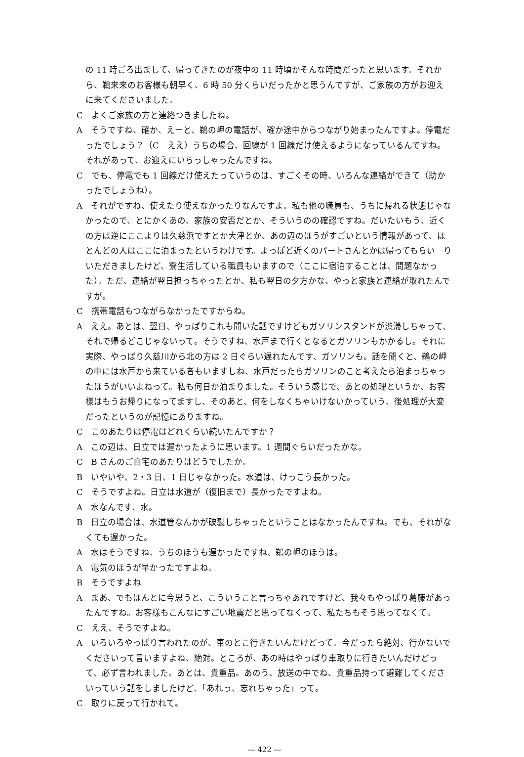の 11 時ごろ出まして、帰ってきたのが夜中の 11 時頃かそんな時間だったと思います。それから、鵜来来のお客様も朝早く、6 時 50 分くらいだったかと思うんですが、ご家族の方がお迎えに来てくださいました。
C　よくご家族の方と連絡つきましたね。
A　そうですね、確か、えーと、鵜の岬の電話が、確か途中からつながり始まったんですよ。停電だったでしょう？（C　ええ）うちの場合、回線が 1 回線だけ使えるようになっているんですね。それがあって、お迎えにいらっしゃったんですね。
C　でも、停電でも 1 回線だけ使えたっていうのは、すごくその時、いろんな連絡ができて（助かったでしょうね）。
A　それがですね、使えたり使えなかったりなんですよ。私も他の職員も、うちに帰れる状態じゃなかったので、とにかくあの、家族の安否だとか、そういうのの確認ですね。だいたいもう、近くの方は逆にここよりは久慈浜ですとか大津とか、あの辺のほうがすごいという情報があって、ほとんどの人はここに泊まったというわけです。よっぽど近くのパートさんとかは帰ってもらい　りいただきましたけど、寮生活している職員もいますので（ここに宿泊することは、問題なかった）。ただ、連絡が翌日担っちゃったとか、私も翌日の夕方かな、やっと家族と連絡が取れたんですが。
C　携帯電話もつながらなかったですからね。
A　ええ。あとは、翌日、やっぱりこれも聞いた話ですけどもガソリンスタンドが渋滞しちゃって、それで帰るどこじゃないって。そうですね、水戸まで行くとなるとガソリンもかかるし。それに実際、やっぱり久慈川から北の方は 2 日ぐらい遅れたんです、ガソリンも。話を聞くと、鵜の岬の中には水戸から来ている者もいますしね、水戸だったらガソリンのこと考えたら泊まっちゃったほうがいいよねって。私も何日か泊まりました。そういう感じで、あとの処理というか、お客様はもうお帰りになってますし、そのあと、何をしなくちゃいけないかっていう、後処理が大変だったというのが記憶にありますね。
C　このあたりは停電はどれくらい続いたんですか？
A　この辺は、日立では遅かったように思います。1 週間ぐらいだったかな。
C　B さんのご自宅のあたりはどうでしたか。
B　いやいや、2・3 日、1 日じゃなかった。水道は、けっこう長かった。
C　そうですよね。日立は水道が（復旧まで）長かったですよね。
A　水なんです、水。
B　日立の場合は、水道管なんかが破裂しちゃったということはなかったんですね。でも、それがなくても遅かった。
A　水はそうですね、うちのほうも遅かったですね、鵜の岬のほうは。
A　電気のほうが早かったですよね。
B　そうですよね
A　まあ、でもほんとに今思うと、こういうこと言っちゃあれですけど、我々もやっぱり葛藤があったんですね。お客様もこんなにすごい地震だと思ってなくって、私たちもそう思ってなくて。
C　ええ、そうですよね。
A　いろいろやっぱり言われたのが、車のとこ行きたいんだけどって。今だったら絶対、行かないでくださいって言いますよね、絶対。ところが、あの時はやっぱり車取りに行きたいんだけどって、必ず言われました。あとは、貴重品。あのう、放送の中でね、貴重品持って避難してくださいっていう話をしましたけど、「あれっ、忘れちゃった」って。
C　取りに戻って行かれて。
— 422 —